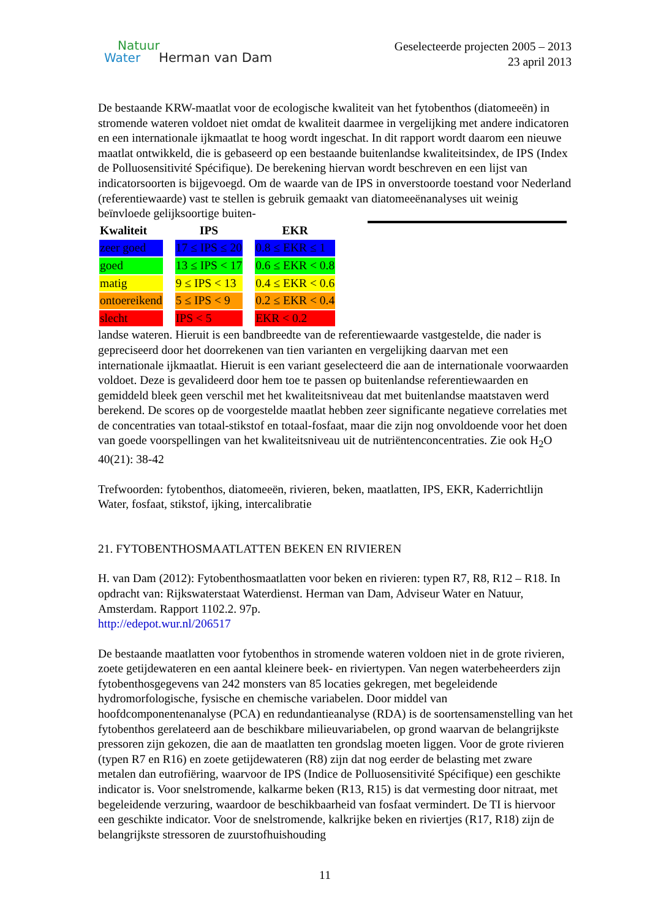Natuur
Water Herman van Dam
Geselecteerde projecten 2005 – 2013
23 april 2013
De bestaande KRW-maatlat voor de ecologische kwaliteit van het fytobenthos (diatomeeën) in stromende wateren voldoet niet omdat de kwaliteit daarmee in vergelijking met andere indicatoren en een internationale ijkmaatlat te hoog wordt ingeschat. In dit rapport wordt daarom een nieuwe maatlat ontwikkeld, die is gebaseerd op een bestaande buitenlandse kwaliteitsindex, de IPS (Index de Polluosensitivité Spécifique). De berekening hiervan wordt beschreven en een lijst van indicatorsoorten is bijgevoegd. Om de waarde van de IPS in onverstoorde toestand voor Nederland (referentiewaarde) vast te stellen is gebruik gemaakt van diatomeeënanalyses uit weinig beïnvloede gelijksoortige buiten-
| Kwaliteit | | IPS | | EKR |
| --- | --- | --- | --- | --- |
| zeer goed | | 17 ≤ IPS ≤ 20 | | 0.8 ≤ EKR ≤ 1 |
| goed | | 13 ≤ IPS < 17 | | 0.6 ≤ EKR < 0.8 |
| matig | | 9 ≤ IPS < 13 | | 0.4 ≤ EKR < 0.6 |
| ontoereikend | | 5 ≤ IPS < 9 | | 0.2 ≤ EKR < 0.4 |
| slecht | | IPS < 5 | | EKR < 0.2 |
landse wateren. Hieruit is een bandbreedte van de referentiewaarde vastgestelde, die nader is gepreciseerd door het doorrekenen van tien varianten en vergelijking daarvan met een internationale ijkmaatlat. Hieruit is een variant geselecteerd die aan de internationale voorwaarden voldoet. Deze is gevalideerd door hem toe te passen op buitenlandse referentiewaarden en gemiddeld bleek geen verschil met het kwaliteitsniveau dat met buitenlandse maatstaven werd berekend. De scores op de voorgestelde maatlat hebben zeer significante negatieve correlaties met de concentraties van totaal-stikstof en totaal-fosfaat, maar die zijn nog onvoldoende voor het doen van goede voorspellingen van het kwaliteitsniveau uit de nutriëntenconcentraties. Zie ook H<sub>2</sub>O 40(21): 38-42
Trefwoorden: fytobenthos, diatomeeën, rivieren, beken, maatlatten, IPS, EKR, Kaderrichtlijn Water, fosfaat, stikstof, ijking, intercalibratie
21. FYTOBENTHOSMAATLATTEN BEKEN EN RIVIEREN
H. van Dam (2012): Fytobenthosmaatlatten voor beken en rivieren: typen R7, R8, R12 – R18. In opdracht van: Rijkswaterstaat Waterdienst. Herman van Dam, Adviseur Water en Natuur, Amsterdam. Rapport 1102.2. 97p.
http://edepot.wur.nl/206517
De bestaande maatlatten voor fytobenthos in stromende wateren voldoen niet in de grote rivieren, zoete getijdewateren en een aantal kleinere beek- en riviertypen. Van negen waterbeheerders zijn fytobenthosgegevens van 242 monsters van 85 locaties gekregen, met begeleidende hydromorfologische, fysische en chemische variabelen. Door middel van hoofdcomponentenanalyse (PCA) en redundantieanalyse (RDA) is de soortensamenstelling van het fytobenthos gerelateerd aan de beschikbare milieuvariabelen, op grond waarvan de belangrijkste pressoren zijn gekozen, die aan de maatlatten ten grondslag moeten liggen. Voor de grote rivieren (typen R7 en R16) en zoete getijdewateren (R8) zijn dat nog eerder de belasting met zware metalen dan eutrofiëring, waarvoor de IPS (Indice de Polluosensitivité Spécifique) een geschikte indicator is. Voor snelstromende, kalkarme beken (R13, R15) is dat vermesting door nitraat, met begeleidende verzuring, waardoor de beschikbaarheid van fosfaat vermindert. De TI is hiervoor een geschikte indicator. Voor de snelstromende, kalkrijke beken en riviertjes (R17, R18) zijn de belangrijkste stressoren de zuurstofhuishouding
11